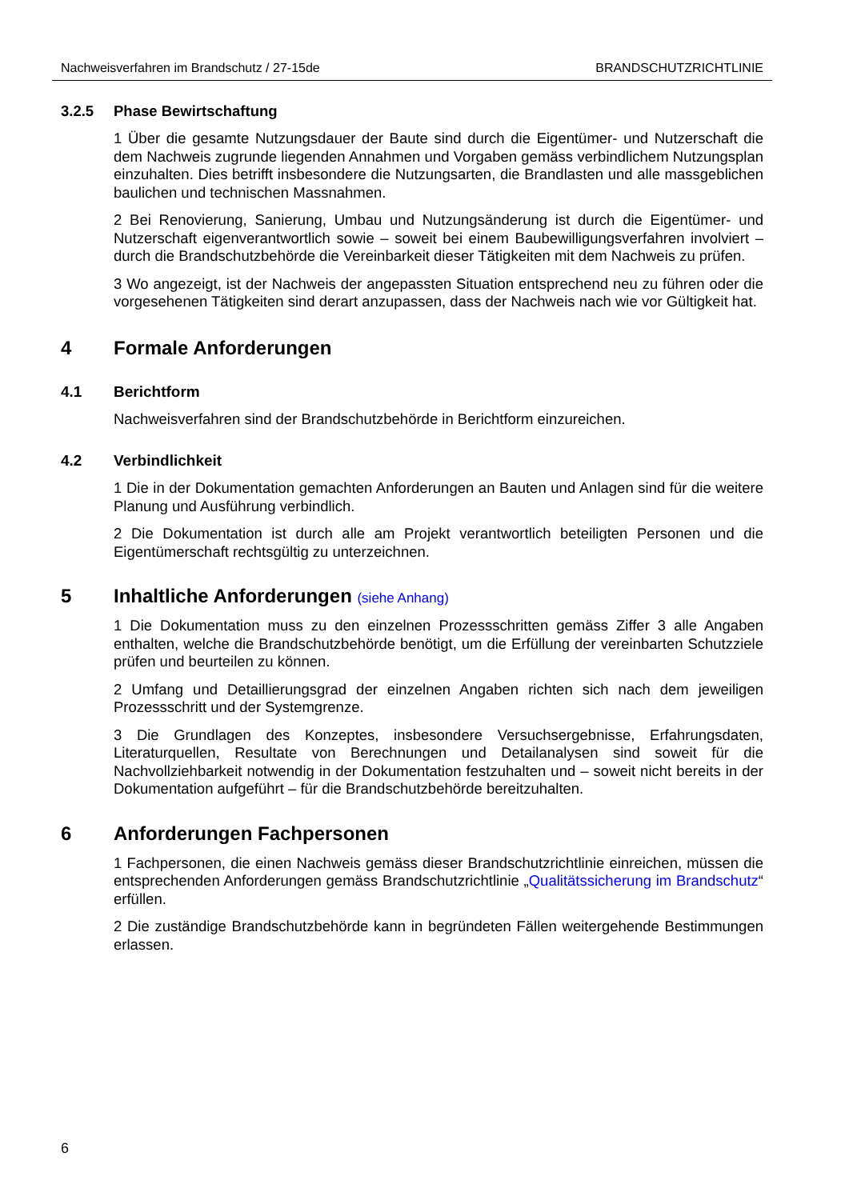Nachweisverfahren im Brandschutz / 27-15de BRANDSCHUTZRICHTLINIE
3.2.5 Phase Bewirtschaftung
1 Über die gesamte Nutzungsdauer der Baute sind durch die Eigentümer- und Nutzerschaft die dem Nachweis zugrunde liegenden Annahmen und Vorgaben gemäss verbindlichem Nutzungsplan einzuhalten. Dies betrifft insbesondere die Nutzungsarten, die Brandlasten und alle massgeblichen baulichen und technischen Massnahmen.
2 Bei Renovierung, Sanierung, Umbau und Nutzungsänderung ist durch die Eigentümer- und Nutzerschaft eigenverantwortlich sowie – soweit bei einem Baubewilligungsverfahren involviert – durch die Brandschutzbehörde die Vereinbarkeit dieser Tätigkeiten mit dem Nachweis zu prüfen.
3 Wo angezeigt, ist der Nachweis der angepassten Situation entsprechend neu zu führen oder die vorgesehenen Tätigkeiten sind derart anzupassen, dass der Nachweis nach wie vor Gültigkeit hat.
4 Formale Anforderungen
4.1 Berichtform
Nachweisverfahren sind der Brandschutzbehörde in Berichtform einzureichen.
4.2 Verbindlichkeit
1 Die in der Dokumentation gemachten Anforderungen an Bauten und Anlagen sind für die weitere Planung und Ausführung verbindlich.
2 Die Dokumentation ist durch alle am Projekt verantwortlich beteiligten Personen und die Eigentümerschaft rechtsgültig zu unterzeichnen.
5 Inhaltliche Anforderungen (siehe Anhang)
1 Die Dokumentation muss zu den einzelnen Prozessschritten gemäss Ziffer 3 alle Angaben enthalten, welche die Brandschutzbehörde benötigt, um die Erfüllung der vereinbarten Schutzziele prüfen und beurteilen zu können.
2 Umfang und Detaillierungsgrad der einzelnen Angaben richten sich nach dem jeweiligen Prozessschritt und der Systemgrenze.
3 Die Grundlagen des Konzeptes, insbesondere Versuchsergebnisse, Erfahrungsdaten, Literaturquellen, Resultate von Berechnungen und Detailanalysen sind soweit für die Nachvollziehbarkeit notwendig in der Dokumentation festzuhalten und – soweit nicht bereits in der Dokumentation aufgeführt – für die Brandschutzbehörde bereitzuhalten.
6 Anforderungen Fachpersonen
1 Fachpersonen, die einen Nachweis gemäss dieser Brandschutzrichtlinie einreichen, müssen die entsprechenden Anforderungen gemäss Brandschutzrichtlinie „Qualitätssicherung im Brandschutz“ erfüllen.
2 Die zuständige Brandschutzbehörde kann in begründeten Fällen weitergehende Bestimmungen erlassen.
6